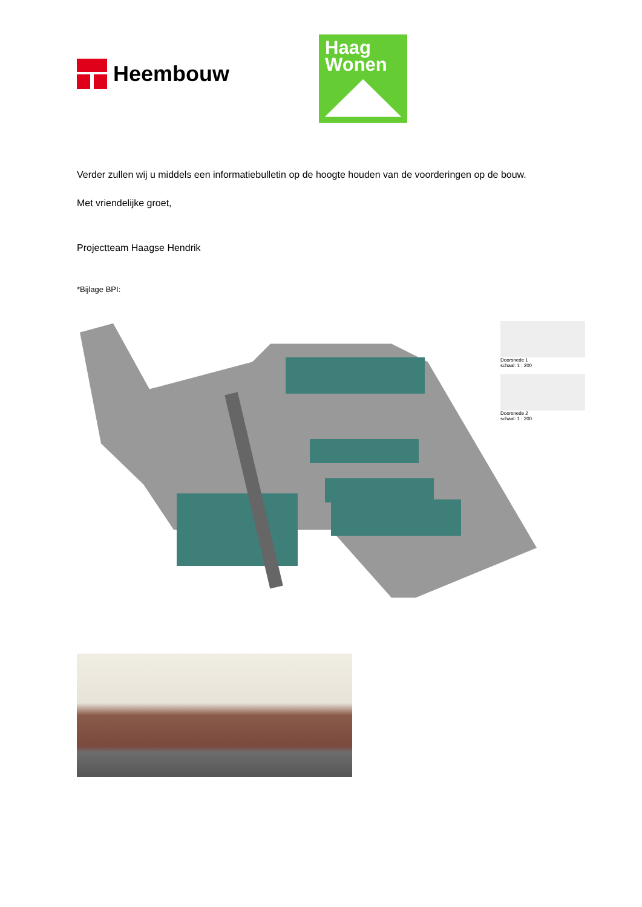Heembouw
Haag
Wonen
Verder zullen wij u middels een informatiebulletin op de hoogte houden van de voorderingen op de bouw.
Met vriendelijke groet,
Projectteam Haagse Hendrik
*Bijlage BPI:
Doorsnede 1
schaal: 1 : 200
Doorsnede 2
schaal: 1 : 200